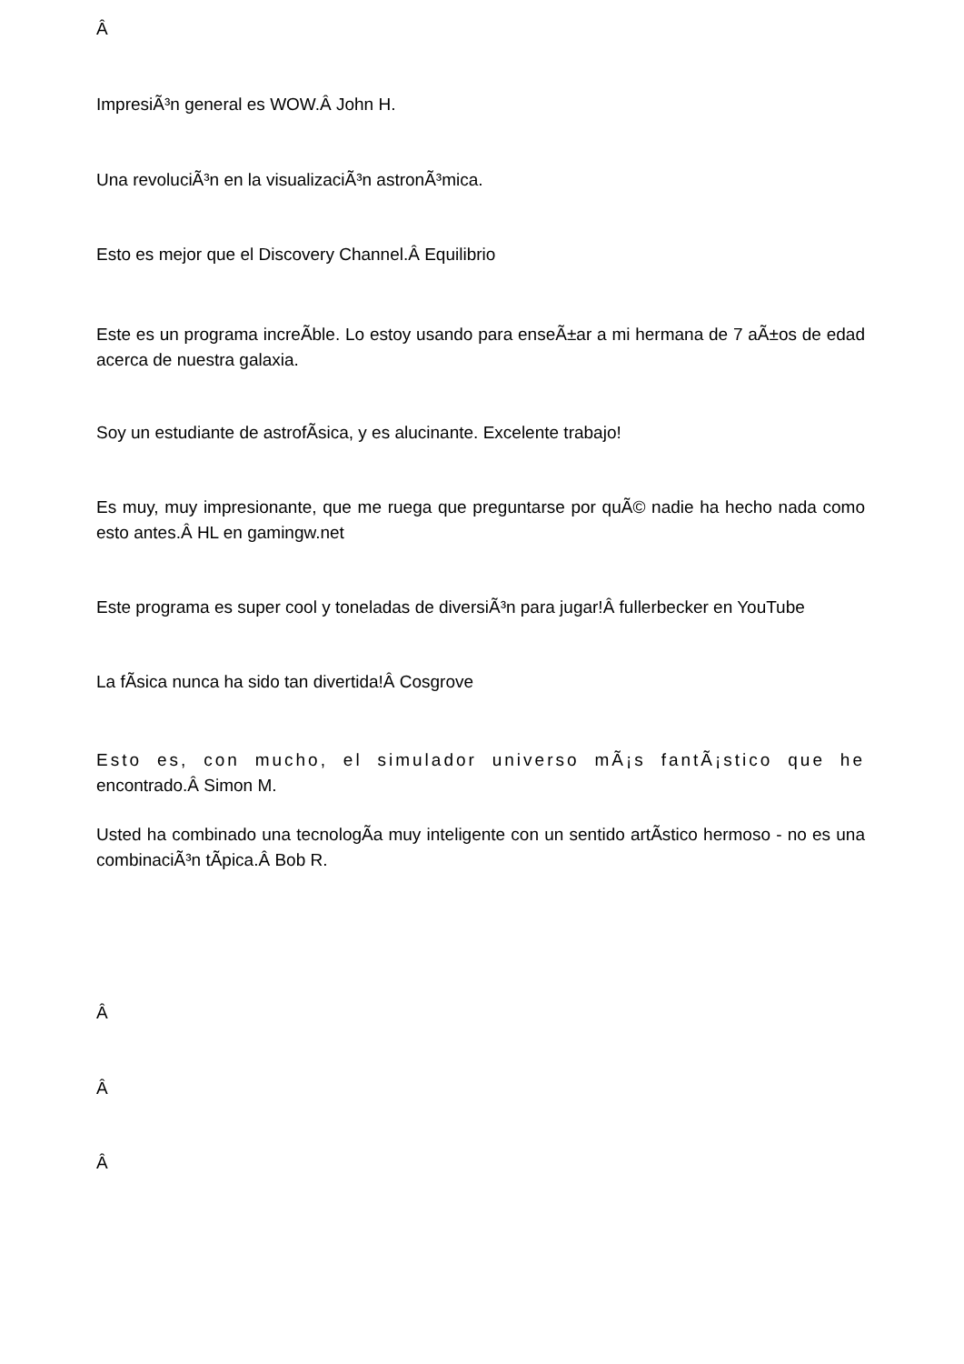ImpresiÃ³n general es WOW.Â John H.
Una revoluciÃ³n en la visualizaciÃ³n astronÃ³mica.
Esto es mejor que el Discovery Channel.Â Equilibrio
Este es un programa increÃ­ble. Lo estoy usando para enseÃ±ar a mi hermana de 7 aÃ±os de edad acerca de nuestra galaxia.
Soy un estudiante de astrofÃ­sica, y es alucinante. Excelente trabajo!
Es muy, muy impresionante, que me ruega que preguntarse por quÃ© nadie ha hecho nada como esto antes.Â HL en gamingw.net
Este programa es super cool y toneladas de diversiÃ³n para jugar!Â fullerbecker en YouTube
La fÃ­sica nunca ha sido tan divertida!Â Cosgrove
Esto es, con mucho, el simulador universo mÃ¡s fantÃ¡stico que he encontrado.Â Simon M.
Usted ha combinado una tecnologÃ­a muy inteligente con un sentido artÃ­stico hermoso - no es una combinaciÃ³n tÃ­pica.Â Bob R.
Â
Â
Â
Â